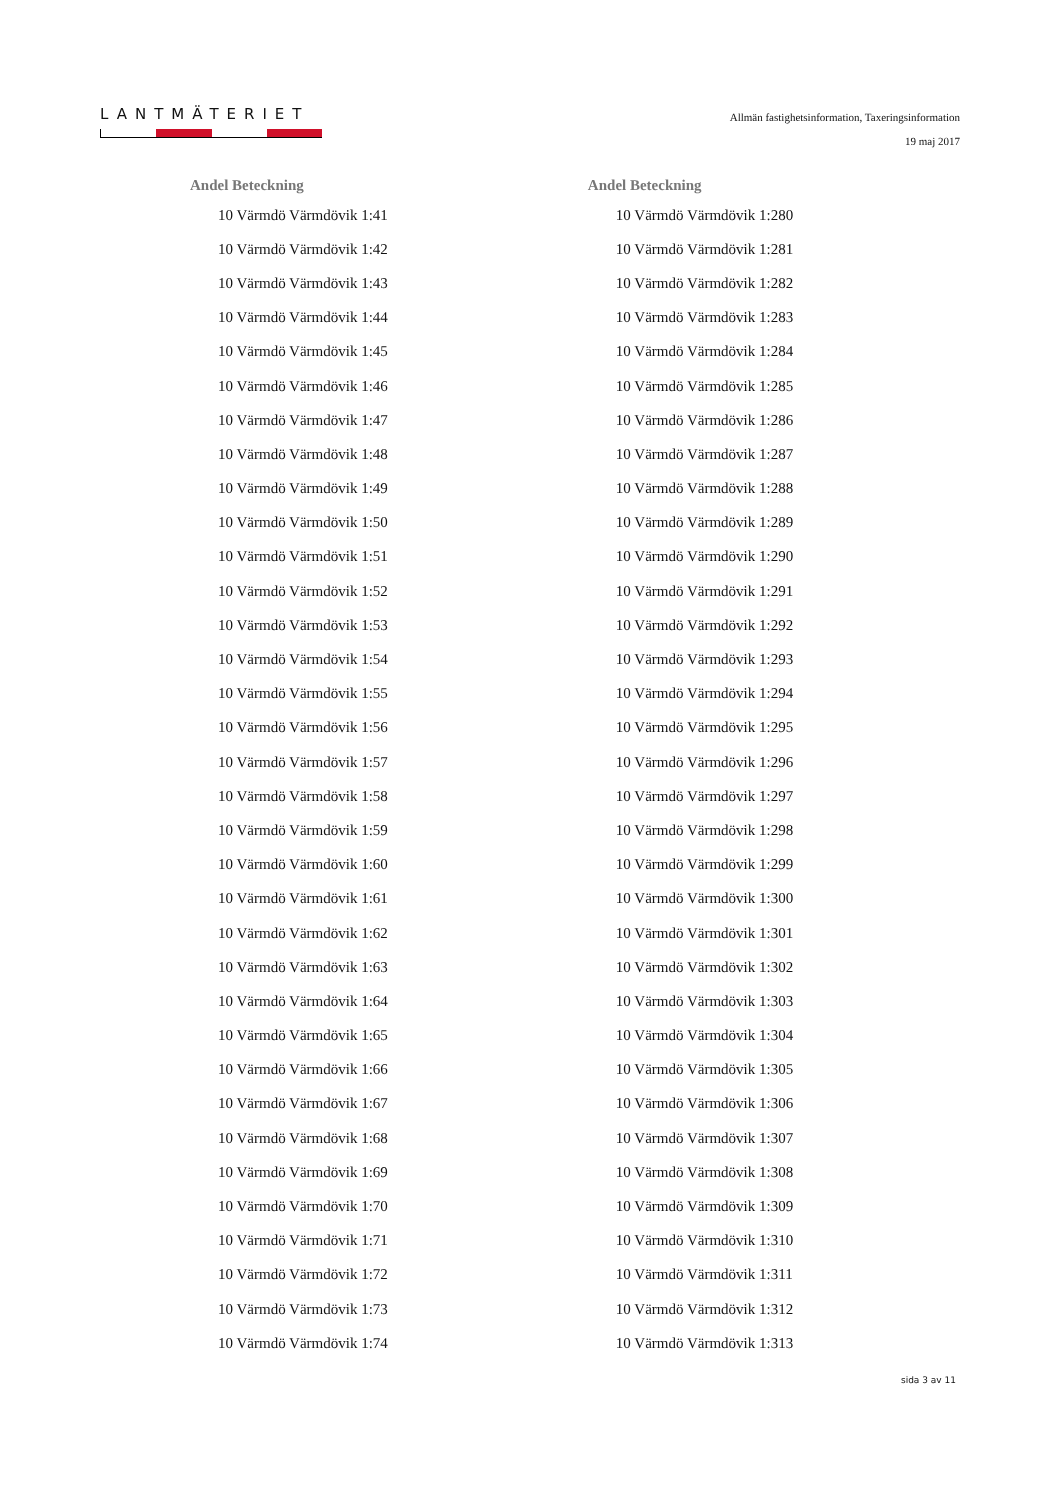LANTMÄTERIET
Allmän fastighetsinformation, Taxeringsinformation
19 maj 2017
| Andel Beteckning |
| --- |
| 10 Värmdö Värmdövik 1:41 |
| 10 Värmdö Värmdövik 1:42 |
| 10 Värmdö Värmdövik 1:43 |
| 10 Värmdö Värmdövik 1:44 |
| 10 Värmdö Värmdövik 1:45 |
| 10 Värmdö Värmdövik 1:46 |
| 10 Värmdö Värmdövik 1:47 |
| 10 Värmdö Värmdövik 1:48 |
| 10 Värmdö Värmdövik 1:49 |
| 10 Värmdö Värmdövik 1:50 |
| 10 Värmdö Värmdövik 1:51 |
| 10 Värmdö Värmdövik 1:52 |
| 10 Värmdö Värmdövik 1:53 |
| 10 Värmdö Värmdövik 1:54 |
| 10 Värmdö Värmdövik 1:55 |
| 10 Värmdö Värmdövik 1:56 |
| 10 Värmdö Värmdövik 1:57 |
| 10 Värmdö Värmdövik 1:58 |
| 10 Värmdö Värmdövik 1:59 |
| 10 Värmdö Värmdövik 1:60 |
| 10 Värmdö Värmdövik 1:61 |
| 10 Värmdö Värmdövik 1:62 |
| 10 Värmdö Värmdövik 1:63 |
| 10 Värmdö Värmdövik 1:64 |
| 10 Värmdö Värmdövik 1:65 |
| 10 Värmdö Värmdövik 1:66 |
| 10 Värmdö Värmdövik 1:67 |
| 10 Värmdö Värmdövik 1:68 |
| 10 Värmdö Värmdövik 1:69 |
| 10 Värmdö Värmdövik 1:70 |
| 10 Värmdö Värmdövik 1:71 |
| 10 Värmdö Värmdövik 1:72 |
| 10 Värmdö Värmdövik 1:73 |
| 10 Värmdö Värmdövik 1:74 |
| Andel Beteckning |
| --- |
| 10 Värmdö Värmdövik 1:280 |
| 10 Värmdö Värmdövik 1:281 |
| 10 Värmdö Värmdövik 1:282 |
| 10 Värmdö Värmdövik 1:283 |
| 10 Värmdö Värmdövik 1:284 |
| 10 Värmdö Värmdövik 1:285 |
| 10 Värmdö Värmdövik 1:286 |
| 10 Värmdö Värmdövik 1:287 |
| 10 Värmdö Värmdövik 1:288 |
| 10 Värmdö Värmdövik 1:289 |
| 10 Värmdö Värmdövik 1:290 |
| 10 Värmdö Värmdövik 1:291 |
| 10 Värmdö Värmdövik 1:292 |
| 10 Värmdö Värmdövik 1:293 |
| 10 Värmdö Värmdövik 1:294 |
| 10 Värmdö Värmdövik 1:295 |
| 10 Värmdö Värmdövik 1:296 |
| 10 Värmdö Värmdövik 1:297 |
| 10 Värmdö Värmdövik 1:298 |
| 10 Värmdö Värmdövik 1:299 |
| 10 Värmdö Värmdövik 1:300 |
| 10 Värmdö Värmdövik 1:301 |
| 10 Värmdö Värmdövik 1:302 |
| 10 Värmdö Värmdövik 1:303 |
| 10 Värmdö Värmdövik 1:304 |
| 10 Värmdö Värmdövik 1:305 |
| 10 Värmdö Värmdövik 1:306 |
| 10 Värmdö Värmdövik 1:307 |
| 10 Värmdö Värmdövik 1:308 |
| 10 Värmdö Värmdövik 1:309 |
| 10 Värmdö Värmdövik 1:310 |
| 10 Värmdö Värmdövik 1:311 |
| 10 Värmdö Värmdövik 1:312 |
| 10 Värmdö Värmdövik 1:313 |
sida 3 av 11